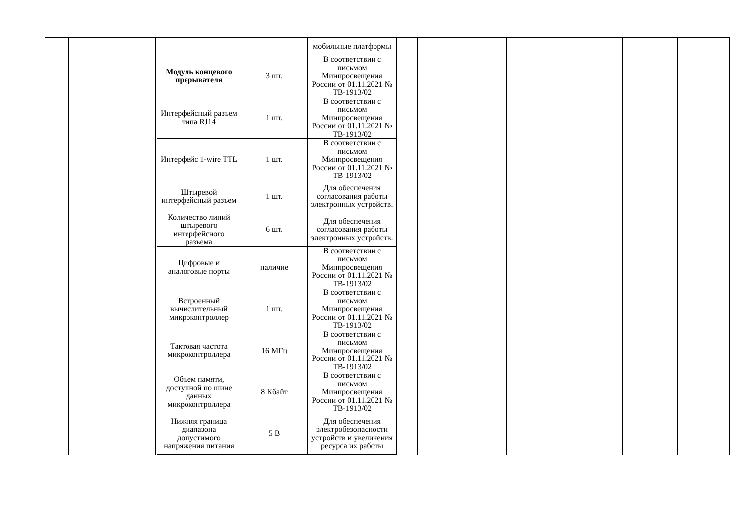| | | | / / / мобильные платформы / / Модуль концевого прерывателя / 3 шт. / В соответствии с письмом Минпросвещения России от 01.11.2021 № ТВ-1913/02 / / Интерфейсный разъем типа RJ14 / 1 шт. / В соответствии с письмом Минпросвещения России от 01.11.2021 № ТВ-1913/02 / / Интерфейс 1-wire TTL / 1 шт. / В соответствии с письмом Минпросвещения России от 01.11.2021 № ТВ-1913/02 / / Штыревой интерфейсный разъем / 1 шт. / Для обеспечения согласования работы электронных устройств. / / Количество линий штыревого интерфейсного разъема / 6 шт. / Для обеспечения согласования работы электронных устройств. / / Цифровые и аналоговые порты / наличие / В соответствии с письмом Минпросвещения России от 01.11.2021 № ТВ-1913/02 / / Встроенный вычислительный микроконтроллер / 1 шт. / В соответствии с письмом Минпросвещения России от 01.11.2021 № ТВ-1913/02 / / Тактовая частота микроконтроллера / 16 МГц / В соответствии с письмом Минпросвещения России от 01.11.2021 № ТВ-1913/02 / / Объем памяти, доступной по шине данных микроконтроллера / 8 Кбайт / В соответствии с письмом Минпросвещения России от 01.11.2021 № ТВ-1913/02 / / Нижняя граница диапазона допустимого напряжения питания / 5 В / Для обеспечения электробезопасности устройств и увеличения ресурса их работы / | | | | | | | |